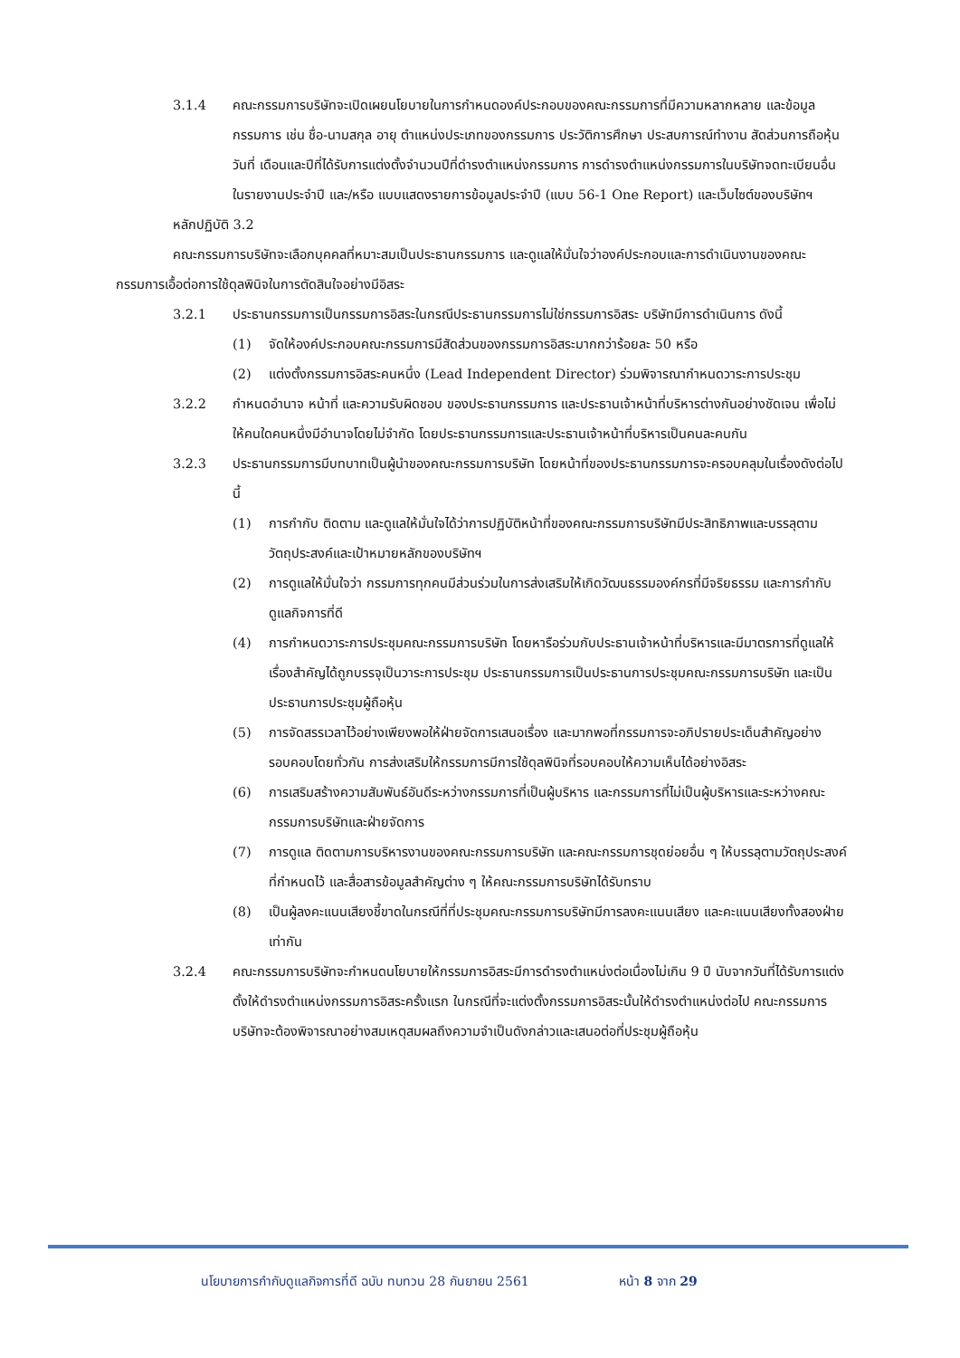3.1.4 คณะกรรมการบริษัทจะเปิดเผยนโยบายในการกำหนดองค์ประกอบของคณะกรรมการที่มีความหลากหลาย และข้อมูลกรรมการ เช่น ชื่อ-นามสกุล อายุ ตำแหน่งประเภทของกรรมการ ประวัติการศึกษา ประสบการณ์ทำงาน สัดส่วนการถือหุ้น วันที่ เดือนและปีที่ได้รับการแต่งตั้งจำนวนปีที่ดำรงตำแหน่งกรรมการ การดำรงตำแหน่งกรรมการในบริษัทจดทะเบียนอื่น ในรายงานประจำปี และ/หรือ แบบแสดงรายการข้อมูลประจำปี (แบบ 56-1 One Report) และเว็บไซต์ของบริษัทฯ
หลักปฏิบัติ 3.2
คณะกรรมการบริษัทจะเลือกบุคคลที่หมาะสมเป็นประธานกรรมการ และดูแลให้มั่นใจว่าองค์ประกอบและการดำเนินงานของคณะกรรมการเอื้อต่อการใช้ดุลพินิจในการตัดสินใจอย่างมีอิสระ
3.2.1 ประธานกรรมการเป็นกรรมการอิสระในกรณีประธานกรรมการไม่ใช่กรรมการอิสระ บริษัทมีการดำเนินการ ดังนี้
(1) จัดให้องค์ประกอบคณะกรรมการมีสัดส่วนของกรรมการอิสระมากกว่าร้อยละ 50 หรือ
(2) แต่งตั้งกรรมการอิสระคนหนึ่ง (Lead Independent Director) ร่วมพิจารณากำหนดวาระการประชุม
3.2.2 กำหนดอำนาจ หน้าที่ และความรับผิดชอบ ของประธานกรรมการ และประธานเจ้าหน้าที่บริหารต่างกันอย่างชัดเจน เพื่อไม่ให้คนใดคนหนึ่งมีอำนาจโดยไม่จำกัด โดยประธานกรรมการและประธานเจ้าหน้าที่บริหารเป็นคนละคนกัน
3.2.3 ประธานกรรมการมีบทบาทเป็นผู้นำของคณะกรรมการบริษัท โดยหน้าที่ของประธานกรรมการจะครอบคลุมในเรื่องดังต่อไปนี้
(1) การกำกับ ติดตาม และดูแลให้มั่นใจได้ว่าการปฏิบัติหน้าที่ของคณะกรรมการบริษัทมีประสิทธิภาพและบรรลุตามวัตถุประสงค์และเป้าหมายหลักของบริษัทฯ
(2) การดูแลให้มั่นใจว่า กรรมการทุกคนมีส่วนร่วมในการส่งเสริมให้เกิดวัฒนธรรมองค์กรที่มีจริยธรรม และการกำกับดูแลกิจการที่ดี
(4) การกำหนดวาระการประชุมคณะกรรมการบริษัท โดยหารือร่วมกับประธานเจ้าหน้าที่บริหารและมีมาตรการที่ดูแลให้เรื่องสำคัญได้ถูกบรรจุเป็นวาระการประชุม ประธานกรรมการเป็นประธานการประชุมคณะกรรมการบริษัท และเป็นประธานการประชุมผู้ถือหุ้น
(5) การจัดสรรเวลาไว้อย่างเพียงพอให้ฝ่ายจัดการเสนอเรื่อง และมากพอที่กรรมการจะอภิปรายประเด็นสำคัญอย่างรอบคอบโดยทั่วกัน การส่งเสริมให้กรรมการมีการใช้ดุลพินิจที่รอบคอบให้ความเห็นได้อย่างอิสระ
(6) การเสริมสร้างความสัมพันธ์อันดีระหว่างกรรมการที่เป็นผู้บริหาร และกรรมการที่ไม่เป็นผู้บริหารและระหว่างคณะกรรมการบริษัทและฝ่ายจัดการ
(7) การดูแล ติดตามการบริหารงานของคณะกรรมการบริษัท และคณะกรรมการชุดย่อยอื่น ๆ ให้บรรลุตามวัตถุประสงค์ที่กำหนดไว้ และสื่อสารข้อมูลสำคัญต่าง ๆ ให้คณะกรรมการบริษัทได้รับทราบ
(8) เป็นผู้ลงคะแนนเสียงชี้ขาดในกรณีที่ที่ประชุมคณะกรรมการบริษัทมีการลงคะแนนเสียง และคะแนนเสียงทั้งสองฝ่ายเท่ากัน
3.2.4 คณะกรรมการบริษัทจะกำหนดนโยบายให้กรรมการอิสระมีการดำรงตำแหน่งต่อเนื่องไม่เกิน 9 ปี นับจากวันที่ได้รับการแต่งตั้งให้ดำรงตำแหน่งกรรมการอิสระครั้งแรก ในกรณีที่จะแต่งตั้งกรรมการอิสระนั้นให้ดำรงตำแหน่งต่อไป คณะกรรมการบริษัทจะต้องพิจารณาอย่างสมเหตุสมผลถึงความจำเป็นดังกล่าวและเสนอต่อที่ประชุมผู้ถือหุ้น
นโยบายการกำกับดูแลกิจการที่ดี ฉบับ ทบทวน 28 กันยายน 2561 หน้า 8 จาก 29